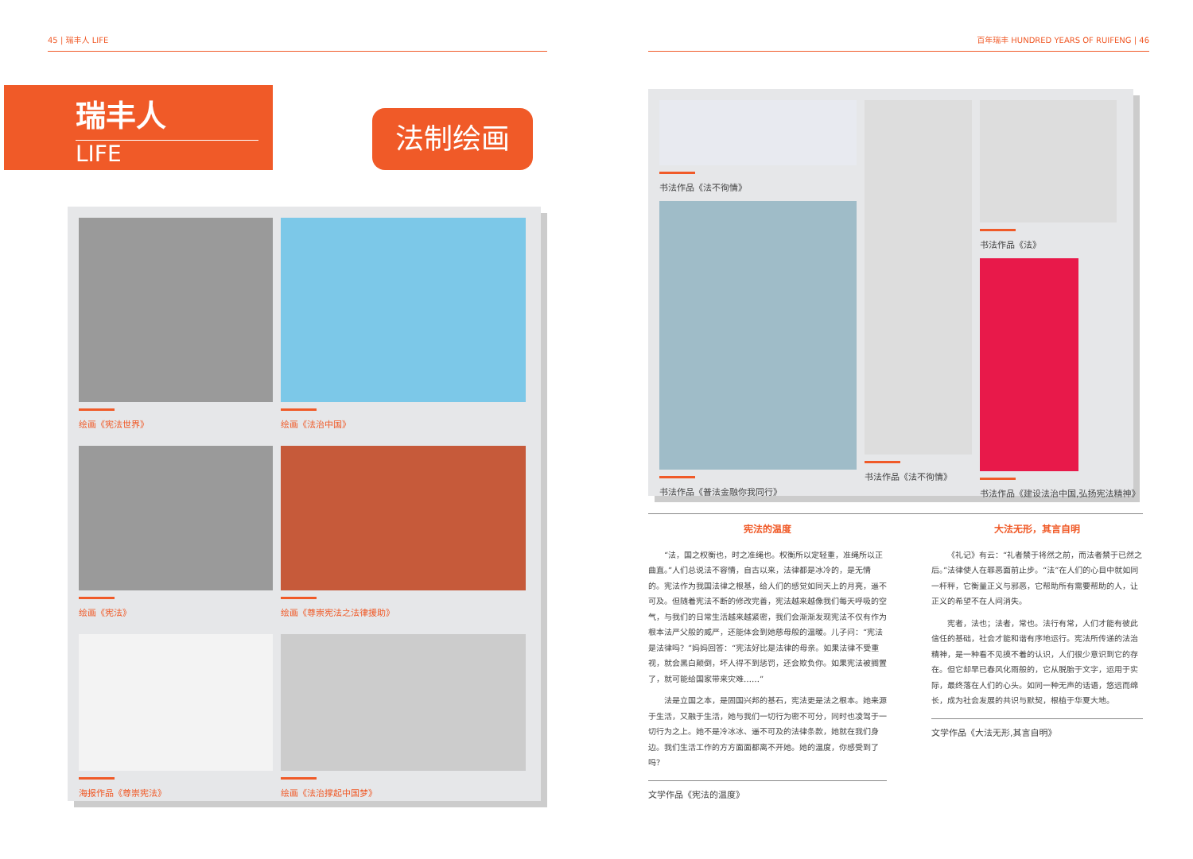45 | 瑞丰人 LIFE
瑞丰人
LIFE
法制绘画
绘画《宪法世界》
绘画《法治中国》
绘画《宪法》
绘画《尊崇宪法之法律援助》
海报作品《尊崇宪法》
绘画《法治撑起中国梦》
百年瑞丰 HUNDRED YEARS OF RUIFENG | 46
书法作品《法不徇情》
书法作品《普法金融你我同行》
书法作品《法不徇情》
书法作品《法》
书法作品《建设法治中国,弘扬宪法精神》
宪法的温度
“法，国之权衡也，时之准绳也。权衡所以定轻重，准绳所以正曲直。”人们总说法不容情，自古以来，法律都是冰冷的，是无情的。宪法作为我国法律之根基，给人们的感觉如同天上的月亮，遥不可及。但随着宪法不断的修改完善，宪法越来越像我们每天呼吸的空气，与我们的日常生活越来越紧密，我们会渐渐发现宪法不仅有作为根本法严父般的威严，还能体会到她慈母般的温暖。儿子问：“宪法是法律吗？”妈妈回答：“宪法好比是法律的母亲。如果法律不受重视，就会黑白颠倒，坏人得不到惩罚，还会欺负你。如果宪法被搁置了，就可能给国家带来灾难……”
法是立国之本，是固国兴邦的基石，宪法更是法之根本。她来源于生活，又融于生活，她与我们一切行为密不可分，同时也凌驾于一切行为之上。她不是冷冰冰、遥不可及的法律条款，她就在我们身边。我们生活工作的方方面面都离不开她。她的温度，你感受到了吗？
文学作品《宪法的温度》
大法无形，其言自明
《礼记》有云：“礼者禁于将然之前，而法者禁于已然之后。”法律使人在罪恶面前止步。“法”在人们的心目中就如同一杆秤，它衡量正义与邪恶，它帮助所有需要帮助的人，让正义的希望不在人间消失。
宪者，法也；法者，常也。法行有常，人们才能有彼此信任的基础，社会才能和谐有序地运行。宪法所传递的法治精神，是一种看不见摸不着的认识，人们很少意识到它的存在。但它却早已春风化雨般的，它从脱胎于文字，运用于实际，最终落在人们的心头。如同一种无声的话语，悠远而绵长，成为社会发展的共识与默契，根植于华夏大地。
文学作品《大法无形,其言自明》